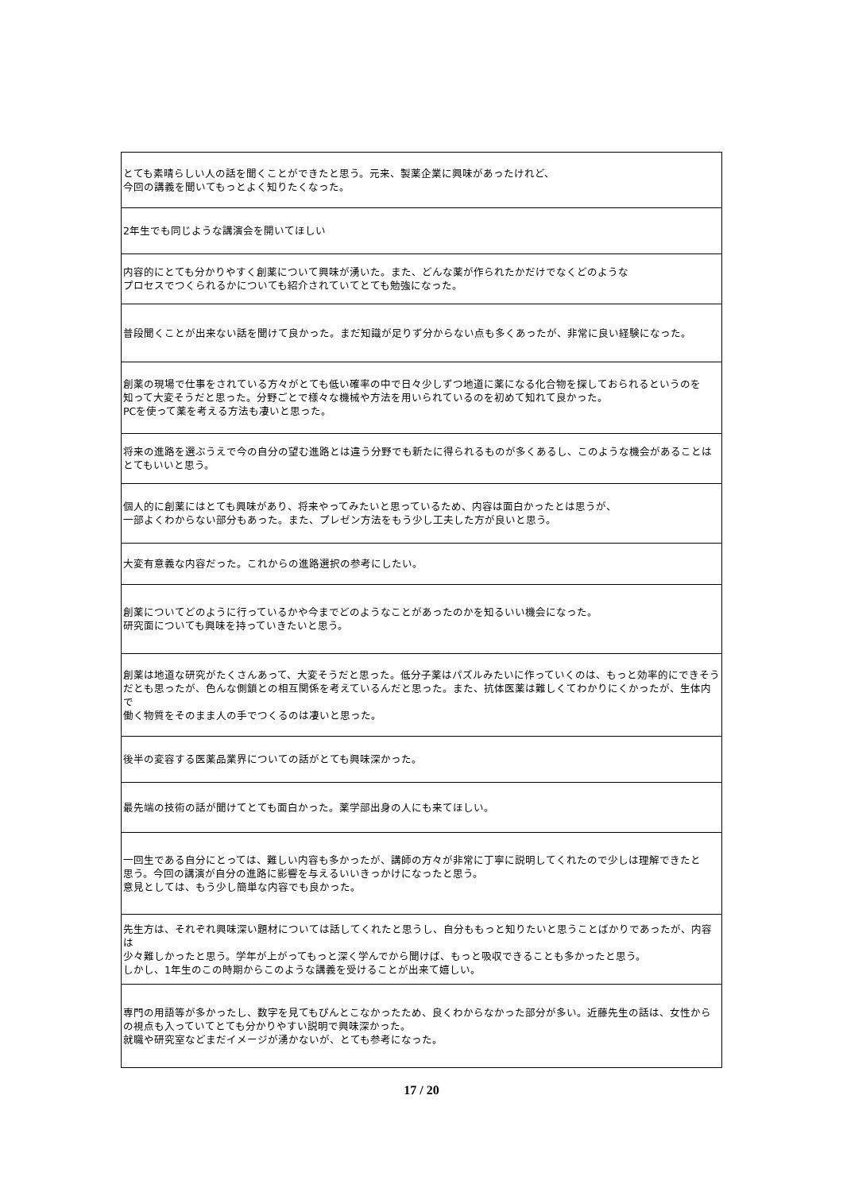| とても素晴らしい人の話を聞くことができたと思う。元来、製薬企業に興味があったけれど、 今回の講義を聞いてもっとよく知りたくなった。 |
| 2年生でも同じような講演会を開いてほしい |
| 内容的にとても分かりやすく創薬について興味が湧いた。また、どんな薬が作られたかだけでなくどのような プロセスでつくられるかについても紹介されていてとても勉強になった。 |
| 普段聞くことが出来ない話を聞けて良かった。まだ知識が足りず分からない点も多くあったが、非常に良い経験になった。 |
| 創薬の現場で仕事をされている方々がとても低い確率の中で日々少しずつ地道に薬になる化合物を探しておられるというのを 知って大変そうだと思った。分野ごとで様々な機械や方法を用いられているのを初めて知れて良かった。 PCを使って薬を考える方法も凄いと思った。 |
| 将来の進路を選ぶうえで今の自分の望む進路とは違う分野でも新たに得られるものが多くあるし、このような機会があることは とてもいいと思う。 |
| 個人的に創薬にはとても興味があり、将来やってみたいと思っているため、内容は面白かったとは思うが、 一部よくわからない部分もあった。また、プレゼン方法をもう少し工夫した方が良いと思う。 |
| 大変有意義な内容だった。これからの進路選択の参考にしたい。 |
| 創薬についてどのように行っているかや今までどのようなことがあったのかを知るいい機会になった。 研究面についても興味を持っていきたいと思う。 |
| 創薬は地道な研究がたくさんあって、大変そうだと思った。低分子薬はパズルみたいに作っていくのは、もっと効率的にできそう だとも思ったが、色んな側鎖との相互関係を考えているんだと思った。また、抗体医薬は難しくてわかりにくかったが、生体内で 働く物質をそのまま人の手でつくるのは凄いと思った。 |
| 後半の変容する医薬品業界についての話がとても興味深かった。 |
| 最先端の技術の話が聞けてとても面白かった。薬学部出身の人にも来てほしい。 |
| 一回生である自分にとっては、難しい内容も多かったが、講師の方々が非常に丁寧に説明してくれたので少しは理解できたと 思う。今回の講演が自分の進路に影響を与えるいいきっかけになったと思う。 意見としては、もう少し簡単な内容でも良かった。 |
| 先生方は、それぞれ興味深い題材については話してくれたと思うし、自分ももっと知りたいと思うことばかりであったが、内容は 少々難しかったと思う。学年が上がってもっと深く学んでから聞けば、もっと吸収できることも多かったと思う。 しかし、1年生のこの時期からこのような講義を受けることが出来て嬉しい。 |
| 専門の用語等が多かったし、数字を見てもぴんとこなかったため、良くわからなかった部分が多い。近藤先生の話は、女性から の視点も入っていてとても分かりやすい説明で興味深かった。 就職や研究室などまだイメージが湧かないが、とても参考になった。 |
17 / 20